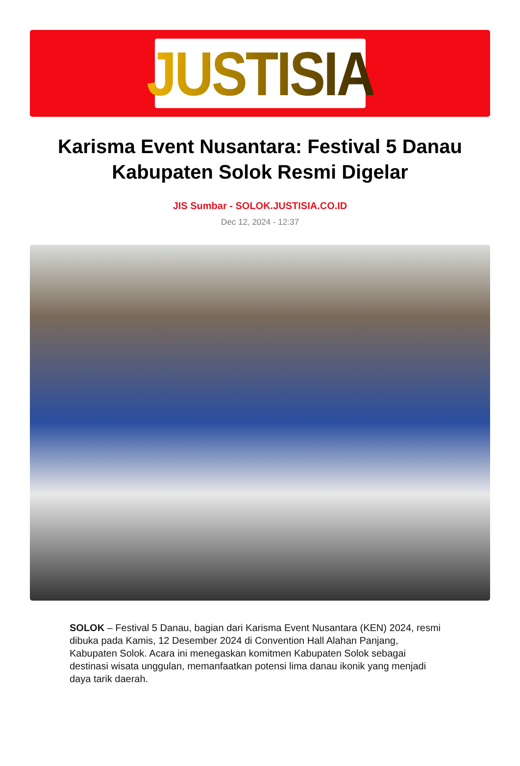JUSTISIA
Karisma Event Nusantara: Festival 5 Danau Kabupaten Solok Resmi Digelar
JIS Sumbar - SOLOK.JUSTISIA.CO.ID
Dec 12, 2024 - 12:37
SOLOK – Festival 5 Danau, bagian dari Karisma Event Nusantara (KEN) 2024, resmi dibuka pada Kamis, 12 Desember 2024 di Convention Hall Alahan Panjang, Kabupaten Solok. Acara ini menegaskan komitmen Kabupaten Solok sebagai destinasi wisata unggulan, memanfaatkan potensi lima danau ikonik yang menjadi daya tarik daerah.